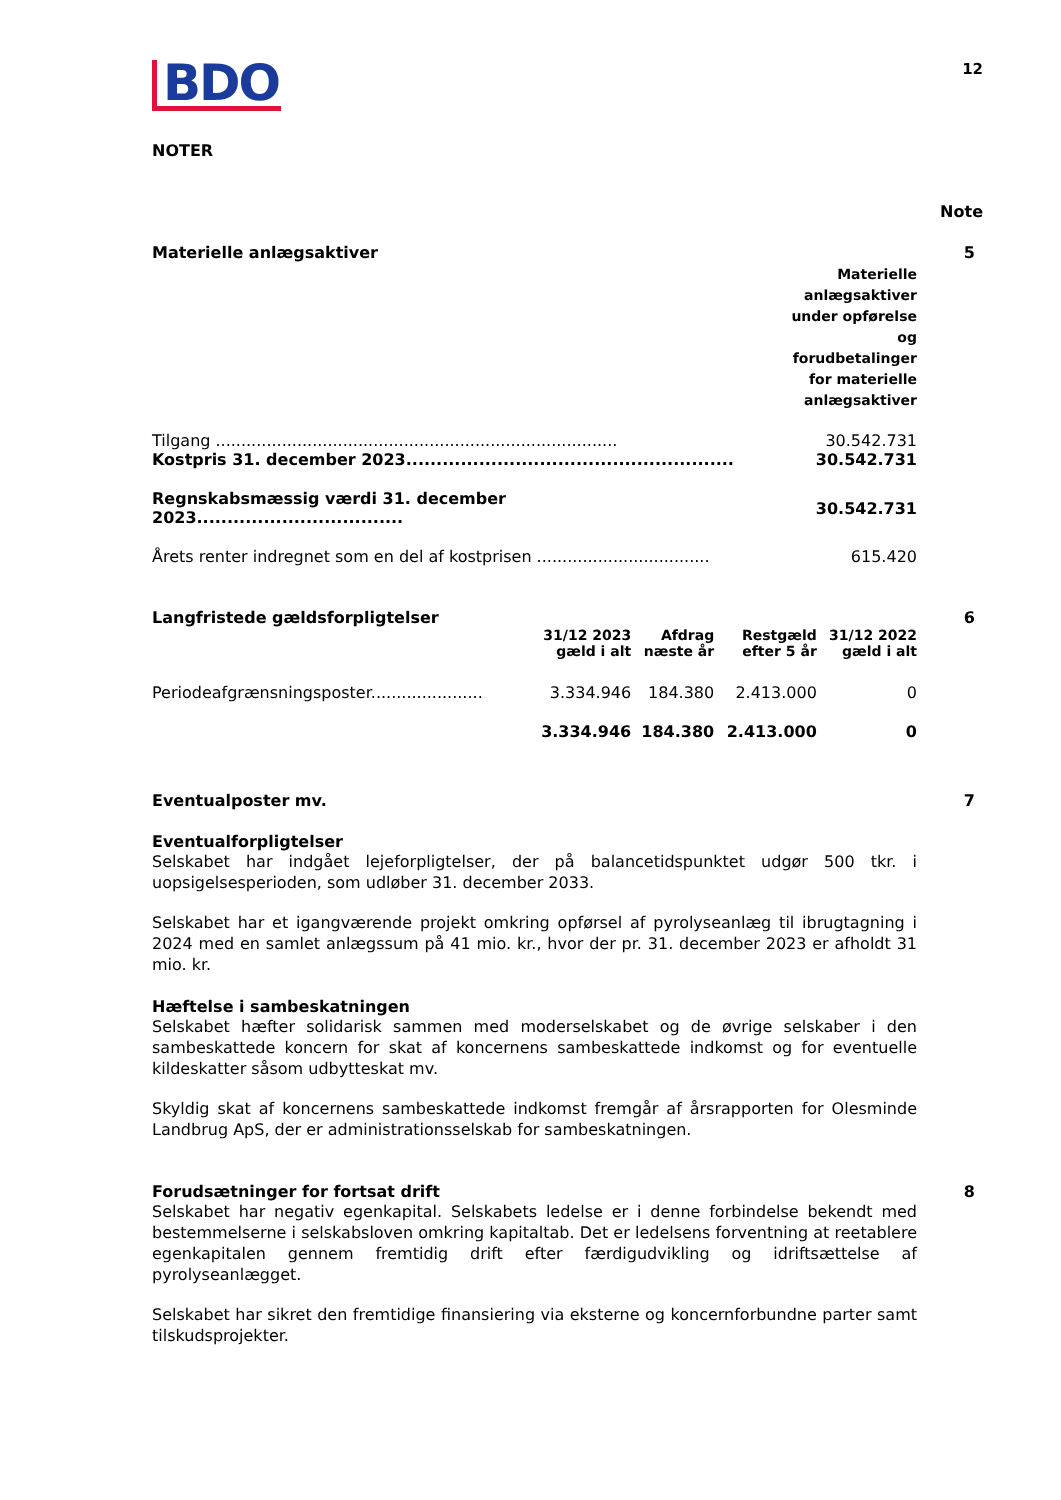BDO
12
NOTER
Note
Materielle anlægsaktiver 5
| | Materielle anlægsaktiver under opførelse og forudbetalinger for materielle anlægsaktiver |
| Tilgang ............................................................................... | 30.542.731 |
| Kostpris 31. december 2023...................................................... | 30.542.731 |
| Regnskabsmæssig værdi 31. december 2023.................................. | 30.542.731 |
| Årets renter indregnet som en del af kostprisen .................................. | 615.420 |
Langfristede gældsforpligtelser
6
| | 31/12 2023 gæld i alt | Afdrag næste år | Restgæld efter 5 år | 31/12 2022 gæld i alt |
| --- | --- | --- | --- | --- |
| Periodeafgrænsningsposter...................... | 3.334.946 | 184.380 | 2.413.000 | 0 |
| | 3.334.946 | 184.380 | 2.413.000 | 0 |
Eventualposter mv. 7
Eventualforpligtelser
Selskabet har indgået lejeforpligtelser, der på balancetidspunktet udgør 500 tkr. i uopsigelsesperioden, som udløber 31. december 2033.
Selskabet har et igangværende projekt omkring opførsel af pyrolyseanlæg til ibrugtagning i 2024 med en samlet anlægssum på 41 mio. kr., hvor der pr. 31. december 2023 er afholdt 31 mio. kr.
Hæftelse i sambeskatningen
Selskabet hæfter solidarisk sammen med moderselskabet og de øvrige selskaber i den sambeskattede koncern for skat af koncernens sambeskattede indkomst og for eventuelle kildeskatter såsom udbytteskat mv.
Skyldig skat af koncernens sambeskattede indkomst fremgår af årsrapporten for Olesminde Landbrug ApS, der er administrationsselskab for sambeskatningen.
Forudsætninger for fortsat drift
8
Selskabet har negativ egenkapital. Selskabets ledelse er i denne forbindelse bekendt med bestemmelserne i selskabsloven omkring kapitaltab. Det er ledelsens forventning at reetablere egenkapitalen gennem fremtidig drift efter færdigudvikling og idriftsættelse af pyrolyseanlægget.
Selskabet har sikret den fremtidige finansiering via eksterne og koncernforbundne parter samt tilskudsprojekter.